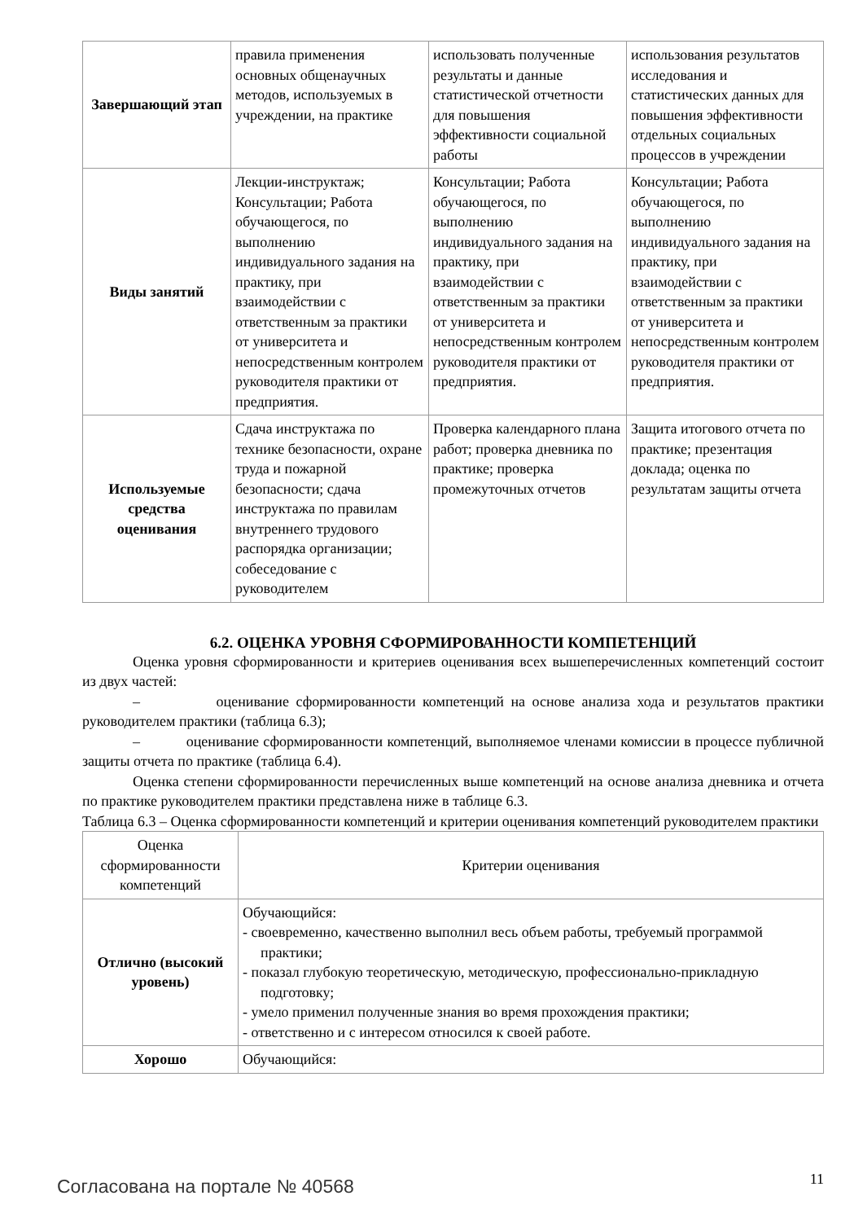| Завершающий этап | правила применения основных общенаучных методов, используемых в учреждении, на практике | использовать полученные результаты и данные статистической отчетности для повышения эффективности социальной работы | использования результатов исследования и статистических данных для повышения эффективности отдельных социальных процессов в учреждении |
| Виды занятий | Лекции-инструктаж; Консультации; Работа обучающегося, по выполнению индивидуального задания на практику, при взаимодействии с ответственным за практики от университета и непосредственным контролем руководителя практики от предприятия. | Консультации; Работа обучающегося, по выполнению индивидуального задания на практику, при взаимодействии с ответственным за практики от университета и непосредственным контролем руководителя практики от предприятия. | Консультации; Работа обучающегося, по выполнению индивидуального задания на практику, при взаимодействии с ответственным за практики от университета и непосредственным контролем руководителя практики от предприятия. |
| Используемые средства оценивания | Сдача инструктажа по технике безопасности, охране труда и пожарной безопасности; сдача инструктажа по правилам внутреннего трудового распорядка организации; собеседование с руководителем | Проверка календарного плана работ; проверка дневника по практике; проверка промежуточных отчетов | Защита итогового отчета по практике; презентация доклада; оценка по результатам защиты отчета |
6.2. ОЦЕНКА УРОВНЯ СФОРМИРОВАННОСТИ КОМПЕТЕНЦИЙ
Оценка уровня сформированности и критериев оценивания всех вышеперечисленных компетенций состоит из двух частей:
– оценивание сформированности компетенций на основе анализа хода и результатов практики руководителем практики (таблица 6.3);
– оценивание сформированности компетенций, выполняемое членами комиссии в процессе публичной защиты отчета по практике (таблица 6.4).
Оценка степени сформированности перечисленных выше компетенций на основе анализа дневника и отчета по практике руководителем практики представлена ниже в таблице 6.3.
Таблица 6.3 – Оценка сформированности компетенций и критерии оценивания компетенций руководителем практики
| Оценка сформированности компетенций | Критерии оценивания |
| Отлично (высокий уровень) | Обучающийся: - своевременно, качественно выполнил весь объем работы, требуемый программой практики; - показал глубокую теоретическую, методическую, профессионально-прикладную подготовку; - умело применил полученные знания во время прохождения практики; - ответственно и с интересом относился к своей работе. |
| Хорошо | Обучающийся: |
Согласована на портале № 40568 11